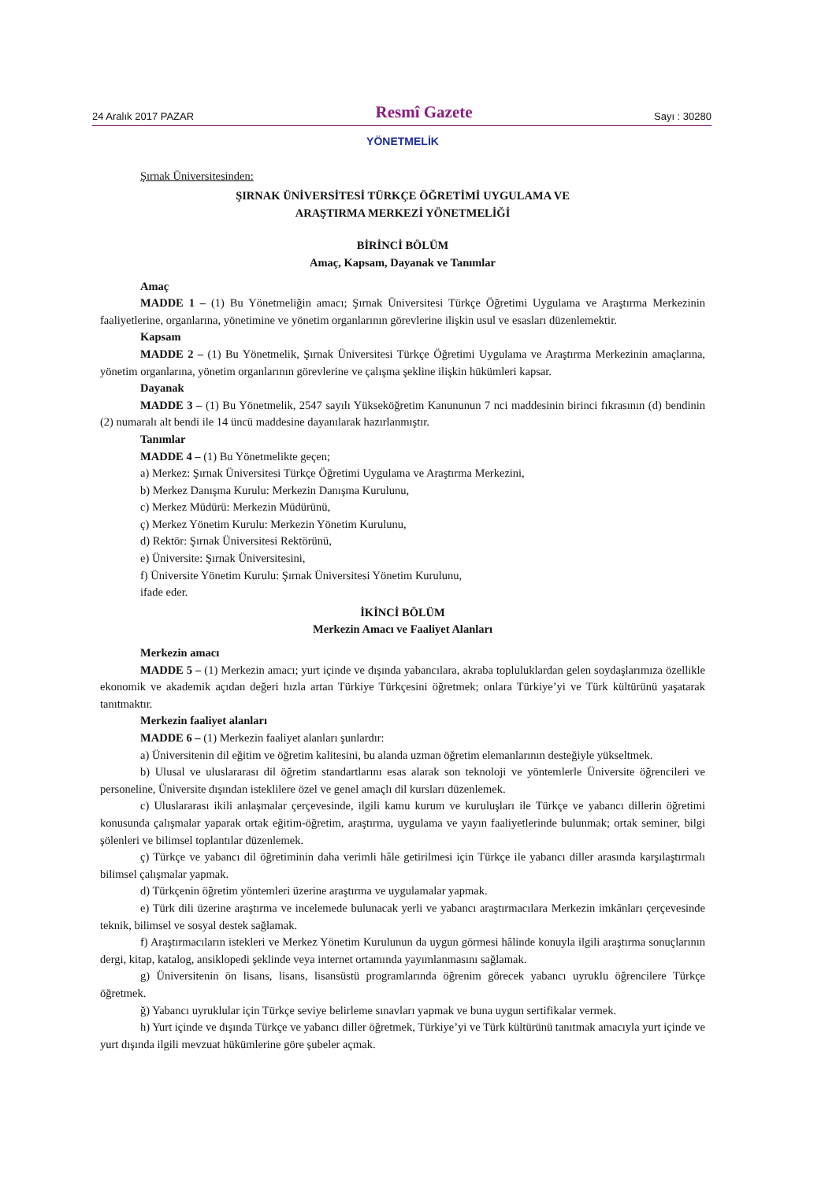24 Aralık 2017 PAZAR Resmî Gazete Sayı : 30280
YÖNETMELİK
Şırnak Üniversitesinden:
ŞIRNAK ÜNİVERSİTESİ TÜRKÇE ÖĞRETİMİ UYGULAMA VE
ARAŞTIRMA MERKEZİ YÖNETMELİĞİ
BİRİNCİ BÖLÜM
Amaç, Kapsam, Dayanak ve Tanımlar
Amaç
MADDE 1 – (1) Bu Yönetmeliğin amacı; Şırnak Üniversitesi Türkçe Öğretimi Uygulama ve Araştırma Merkezinin faaliyetlerine, organlarına, yönetimine ve yönetim organlarının görevlerine ilişkin usul ve esasları düzenlemektir.
Kapsam
MADDE 2 – (1) Bu Yönetmelik, Şırnak Üniversitesi Türkçe Öğretimi Uygulama ve Araştırma Merkezinin amaçlarına, yönetim organlarına, yönetim organlarının görevlerine ve çalışma şekline ilişkin hükümleri kapsar.
Dayanak
MADDE 3 – (1) Bu Yönetmelik, 2547 sayılı Yükseköğretim Kanununun 7 nci maddesinin birinci fıkrasının (d) bendinin (2) numaralı alt bendi ile 14 üncü maddesine dayanılarak hazırlanmıştır.
Tanımlar
MADDE 4 – (1) Bu Yönetmelikte geçen;
a) Merkez: Şırnak Üniversitesi Türkçe Öğretimi Uygulama ve Araştırma Merkezini,
b) Merkez Danışma Kurulu: Merkezin Danışma Kurulunu,
c) Merkez Müdürü: Merkezin Müdürünü,
ç) Merkez Yönetim Kurulu: Merkezin Yönetim Kurulunu,
d) Rektör: Şırnak Üniversitesi Rektörünü,
e) Üniversite: Şırnak Üniversitesini,
f) Üniversite Yönetim Kurulu: Şırnak Üniversitesi Yönetim Kurulunu,
ifade eder.
İKİNCİ BÖLÜM
Merkezin Amacı ve Faaliyet Alanları
Merkezin amacı
MADDE 5 – (1) Merkezin amacı; yurt içinde ve dışında yabancılara, akraba topluluklardan gelen soydaşlarımıza özellikle ekonomik ve akademik açıdan değeri hızla artan Türkiye Türkçesini öğretmek; onlara Türkiye’yi ve Türk kültürünü yaşatarak tanıtmaktır.
Merkezin faaliyet alanları
MADDE 6 – (1) Merkezin faaliyet alanları şunlardır:
a) Üniversitenin dil eğitim ve öğretim kalitesini, bu alanda uzman öğretim elemanlarının desteğiyle yükseltmek.
b) Ulusal ve uluslararası dil öğretim standartlarını esas alarak son teknoloji ve yöntemlerle Üniversite öğrencileri ve personeline, Üniversite dışından isteklilere özel ve genel amaçlı dil kursları düzenlemek.
c) Uluslararası ikili anlaşmalar çerçevesinde, ilgili kamu kurum ve kuruluşları ile Türkçe ve yabancı dillerin öğretimi konusunda çalışmalar yaparak ortak eğitim-öğretim, araştırma, uygulama ve yayın faaliyetlerinde bulunmak; ortak seminer, bilgi şölenleri ve bilimsel toplantılar düzenlemek.
ç) Türkçe ve yabancı dil öğretiminin daha verimli hâle getirilmesi için Türkçe ile yabancı diller arasında karşılaştırmalı bilimsel çalışmalar yapmak.
d) Türkçenin öğretim yöntemleri üzerine araştırma ve uygulamalar yapmak.
e) Türk dili üzerine araştırma ve incelemede bulunacak yerli ve yabancı araştırmacılara Merkezin imkânları çerçevesinde teknik, bilimsel ve sosyal destek sağlamak.
f) Araştırmacıların istekleri ve Merkez Yönetim Kurulunun da uygun görmesi hâlinde konuyla ilgili araştırma sonuçlarının dergi, kitap, katalog, ansiklopedi şeklinde veya internet ortamında yayımlanmasını sağlamak.
g) Üniversitenin ön lisans, lisans, lisansüstü programlarında öğrenim görecek yabancı uyruklu öğrencilere Türkçe öğretmek.
ğ) Yabancı uyruklular için Türkçe seviye belirleme sınavları yapmak ve buna uygun sertifikalar vermek.
h) Yurt içinde ve dışında Türkçe ve yabancı diller öğretmek, Türkiye’yi ve Türk kültürünü tanıtmak amacıyla yurt içinde ve yurt dışında ilgili mevzuat hükümlerine göre şubeler açmak.